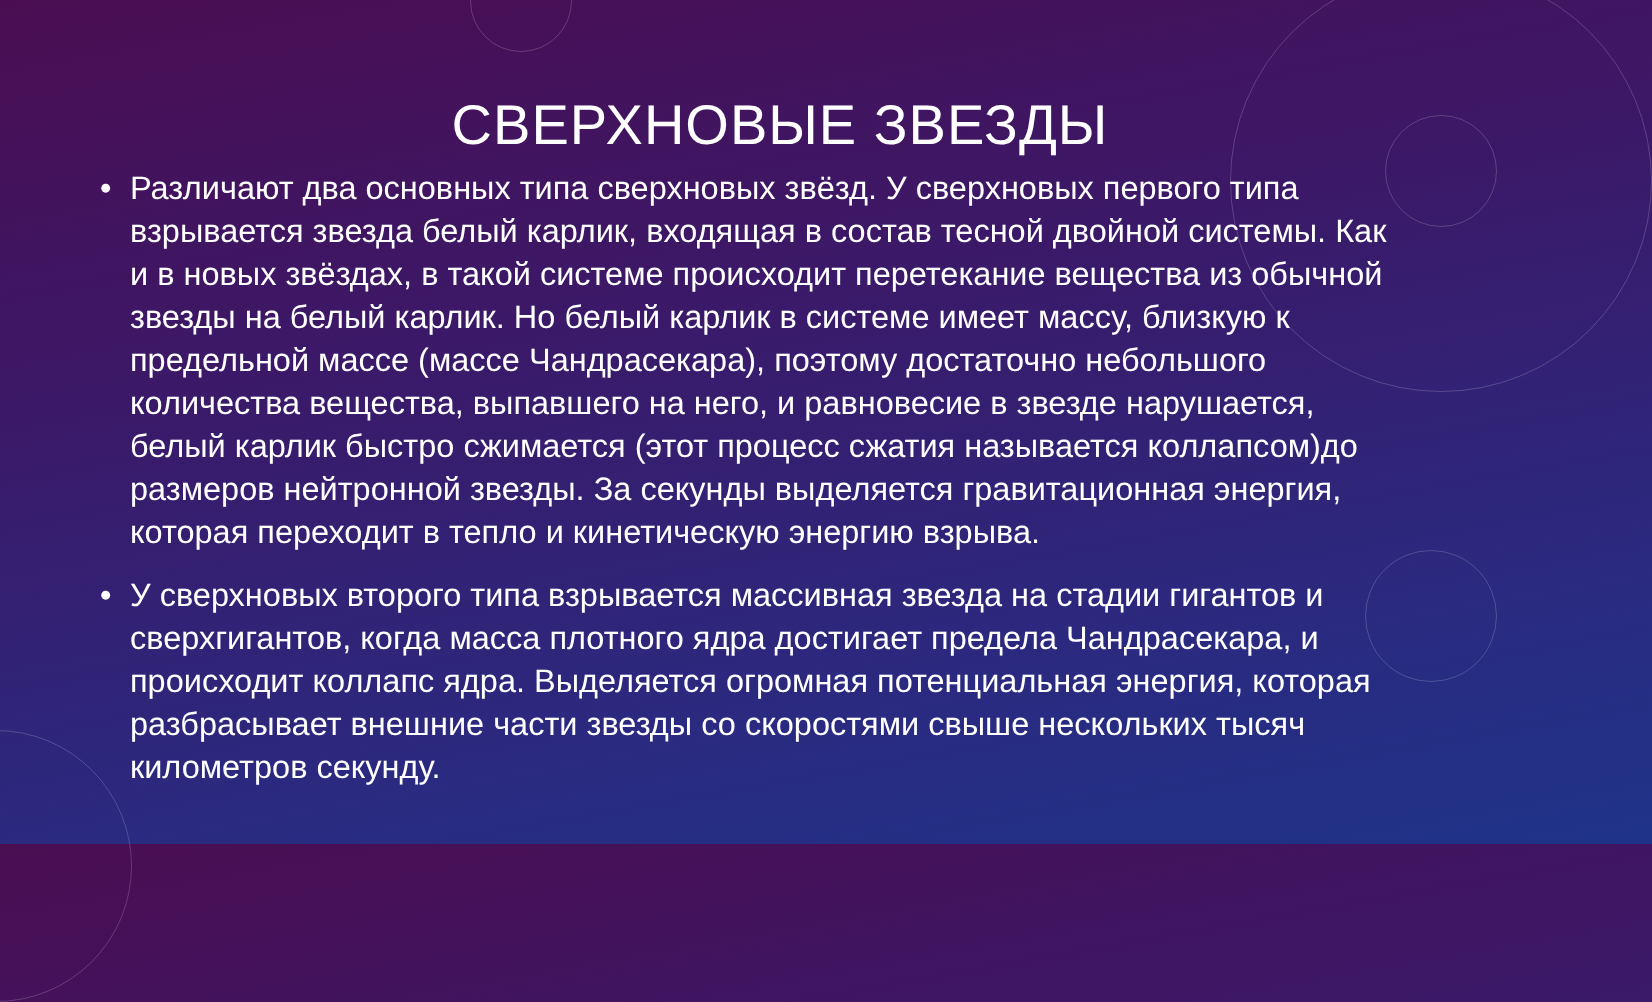СВЕРХНОВЫЕ ЗВЕЗДЫ
• Различают два основных типа сверхновых звёзд. У сверхновых первого типа взрывается звезда белый карлик, входящая в состав тесной двойной системы. Как и в новых звёздах, в такой системе происходит перетекание вещества из обычной звезды на белый карлик. Но белый карлик в системе имеет массу, близкую к предельной массе (массе Чандрасекара), поэтому достаточно небольшого количества вещества, выпавшего на него, и равновесие в звезде нарушается, белый карлик быстро сжимается (этот процесс сжатия называется коллапсом)до размеров нейтронной звезды. За секунды выделяется гравитационная энергия, которая переходит в тепло и кинетическую энергию взрыва.
• У сверхновых второго типа взрывается массивная звезда на стадии гигантов и сверхгигантов, когда масса плотного ядра достигает предела Чандрасекара, и происходит коллапс ядра. Выделяется огромная потенциальная энергия, которая разбрасывает внешние части звезды со скоростями свыше нескольких тысяч километров секунду.